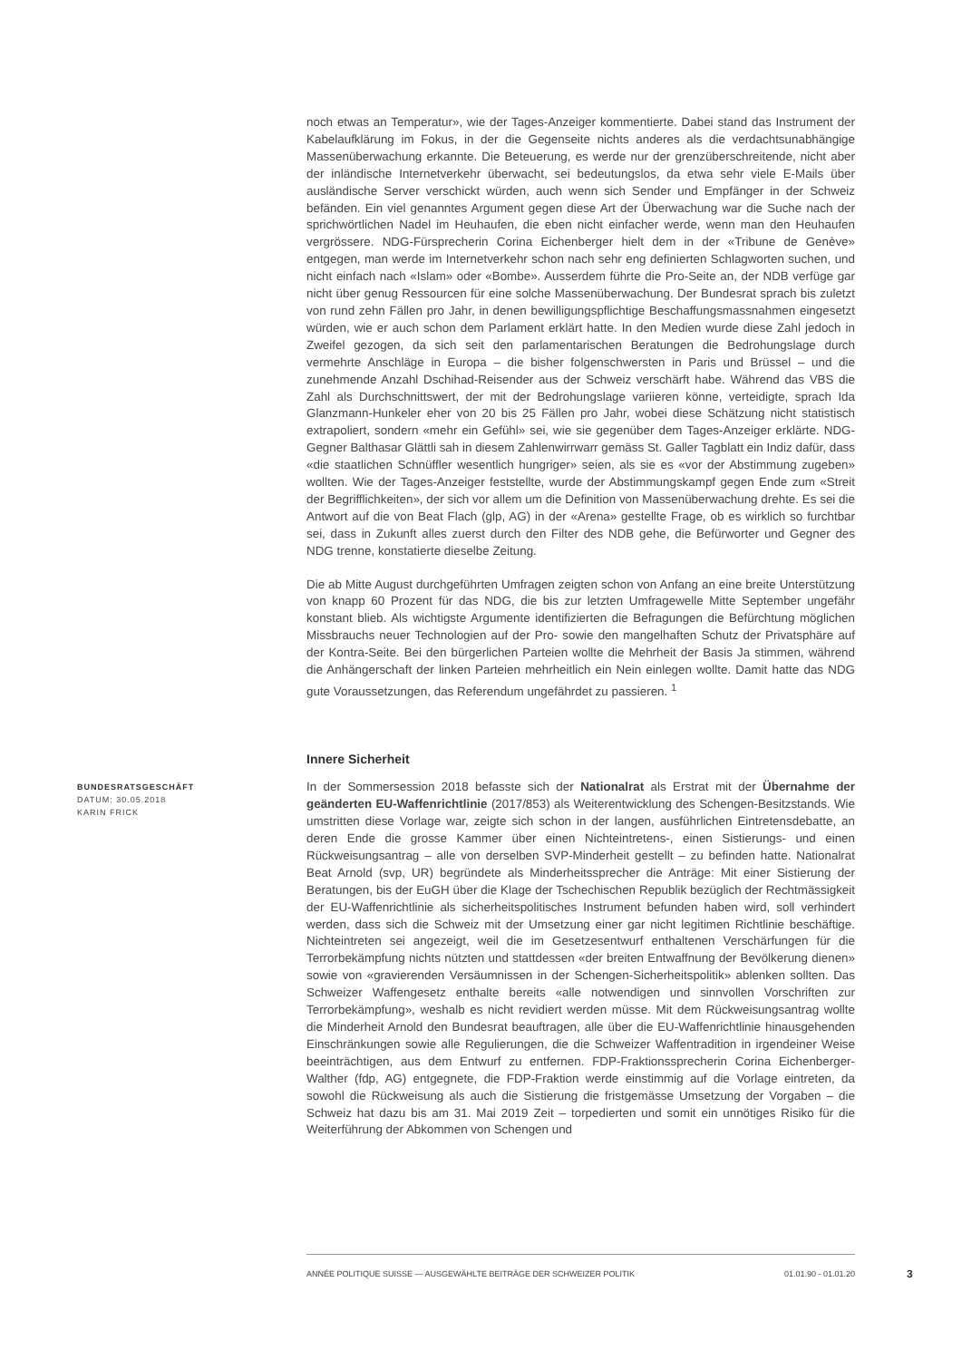noch etwas an Temperatur», wie der Tages-Anzeiger kommentierte. Dabei stand das Instrument der Kabelaufklärung im Fokus, in der die Gegenseite nichts anderes als die verdachtsunabhängige Massenüberwachung erkannte. Die Beteuerung, es werde nur der grenzüberschreitende, nicht aber der inländische Internetverkehr überwacht, sei bedeutungslos, da etwa sehr viele E-Mails über ausländische Server verschickt würden, auch wenn sich Sender und Empfänger in der Schweiz befänden. Ein viel genanntes Argument gegen diese Art der Überwachung war die Suche nach der sprichwörtlichen Nadel im Heuhaufen, die eben nicht einfacher werde, wenn man den Heuhaufen vergrössere. NDG-Fürsprecherin Corina Eichenberger hielt dem in der «Tribune de Genève» entgegen, man werde im Internetverkehr schon nach sehr eng definierten Schlagworten suchen, und nicht einfach nach «Islam» oder «Bombe». Ausserdem führte die Pro-Seite an, der NDB verfüge gar nicht über genug Ressourcen für eine solche Massenüberwachung. Der Bundesrat sprach bis zuletzt von rund zehn Fällen pro Jahr, in denen bewilligungspflichtige Beschaffungsmassnahmen eingesetzt würden, wie er auch schon dem Parlament erklärt hatte. In den Medien wurde diese Zahl jedoch in Zweifel gezogen, da sich seit den parlamentarischen Beratungen die Bedrohungslage durch vermehrte Anschläge in Europa – die bisher folgenschwersten in Paris und Brüssel – und die zunehmende Anzahl Dschihad-Reisender aus der Schweiz verschärft habe. Während das VBS die Zahl als Durchschnittswert, der mit der Bedrohungslage variieren könne, verteidigte, sprach Ida Glanzmann-Hunkeler eher von 20 bis 25 Fällen pro Jahr, wobei diese Schätzung nicht statistisch extrapoliert, sondern «mehr ein Gefühl» sei, wie sie gegenüber dem Tages-Anzeiger erklärte. NDG-Gegner Balthasar Glättli sah in diesem Zahlenwirrwarr gemäss St. Galler Tagblatt ein Indiz dafür, dass «die staatlichen Schnüffler wesentlich hungriger» seien, als sie es «vor der Abstimmung zugeben» wollten. Wie der Tages-Anzeiger feststellte, wurde der Abstimmungskampf gegen Ende zum «Streit der Begrifflichkeiten», der sich vor allem um die Definition von Massenüberwachung drehte. Es sei die Antwort auf die von Beat Flach (glp, AG) in der «Arena» gestellte Frage, ob es wirklich so furchtbar sei, dass in Zukunft alles zuerst durch den Filter des NDB gehe, die Befürworter und Gegner des NDG trenne, konstatierte dieselbe Zeitung.
Die ab Mitte August durchgeführten Umfragen zeigten schon von Anfang an eine breite Unterstützung von knapp 60 Prozent für das NDG, die bis zur letzten Umfragewelle Mitte September ungefähr konstant blieb. Als wichtigste Argumente identifizierten die Befragungen die Befürchtung möglichen Missbrauchs neuer Technologien auf der Pro- sowie den mangelhaften Schutz der Privatsphäre auf der Kontra-Seite. Bei den bürgerlichen Parteien wollte die Mehrheit der Basis Ja stimmen, während die Anhängerschaft der linken Parteien mehrheitlich ein Nein einlegen wollte. Damit hatte das NDG gute Voraussetzungen, das Referendum ungefährdet zu passieren. <sup>1</sup>
Innere Sicherheit
BUNDESRATSGESCHÄFT
DATUM: 30.05.2018
KARIN FRICK
In der Sommersession 2018 befasste sich der Nationalrat als Erstrat mit der Übernahme der geänderten EU-Waffenrichtlinie (2017/853) als Weiterentwicklung des Schengen-Besitzstands. Wie umstritten diese Vorlage war, zeigte sich schon in der langen, ausführlichen Eintretensdebatte, an deren Ende die grosse Kammer über einen Nichteintretens-, einen Sistierungs- und einen Rückweisungsantrag – alle von derselben SVP-Minderheit gestellt – zu befinden hatte. Nationalrat Beat Arnold (svp, UR) begründete als Minderheitssprecher die Anträge: Mit einer Sistierung der Beratungen, bis der EuGH über die Klage der Tschechischen Republik bezüglich der Rechtmässigkeit der EU-Waffenrichtlinie als sicherheitspolitisches Instrument befunden haben wird, soll verhindert werden, dass sich die Schweiz mit der Umsetzung einer gar nicht legitimen Richtlinie beschäftige. Nichteintreten sei angezeigt, weil die im Gesetzesentwurf enthaltenen Verschärfungen für die Terrorbekämpfung nichts nützten und stattdessen «der breiten Entwaffnung der Bevölkerung dienen» sowie von «gravierenden Versäumnissen in der Schengen-Sicherheitspolitik» ablenken sollten. Das Schweizer Waffengesetz enthalte bereits «alle notwendigen und sinnvollen Vorschriften zur Terrorbekämpfung», weshalb es nicht revidiert werden müsse. Mit dem Rückweisungsantrag wollte die Minderheit Arnold den Bundesrat beauftragen, alle über die EU-Waffenrichtlinie hinausgehenden Einschränkungen sowie alle Regulierungen, die die Schweizer Waffentradition in irgendeiner Weise beeinträchtigen, aus dem Entwurf zu entfernen. FDP-Fraktionssprecherin Corina Eichenberger-Walther (fdp, AG) entgegnete, die FDP-Fraktion werde einstimmig auf die Vorlage eintreten, da sowohl die Rückweisung als auch die Sistierung die fristgemässe Umsetzung der Vorgaben – die Schweiz hat dazu bis am 31. Mai 2019 Zeit – torpedierten und somit ein unnötiges Risiko für die Weiterführung der Abkommen von Schengen und
ANNÉE POLITIQUE SUISSE — AUSGEWÄHLTE BEITRÄGE DER SCHWEIZER POLITIK 01.01.90 - 01.01.20
3